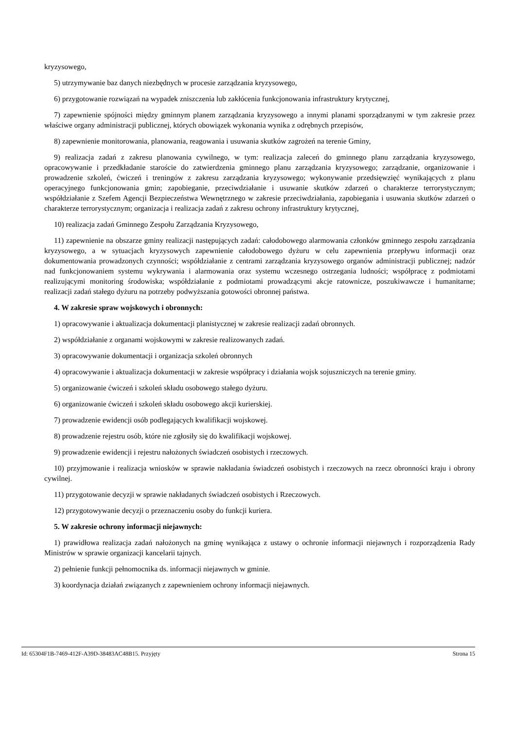kryzysowego,
5) utrzymywanie baz danych niezbędnych w procesie zarządzania kryzysowego,
6) przygotowanie rozwiązań na wypadek zniszczenia lub zakłócenia funkcjonowania infrastruktury krytycznej,
7) zapewnienie spójności między gminnym planem zarządzania kryzysowego a innymi planami sporządzanymi w tym zakresie przez właściwe organy administracji publicznej, których obowiązek wykonania wynika z odrębnych przepisów,
8) zapewnienie monitorowania, planowania, reagowania i usuwania skutków zagrożeń na terenie Gminy,
9) realizacja zadań z zakresu planowania cywilnego, w tym: realizacja zaleceń do gminnego planu zarządzania kryzysowego, opracowywanie i przedkładanie staroście do zatwierdzenia gminnego planu zarządzania kryzysowego; zarządzanie, organizowanie i prowadzenie szkoleń, ćwiczeń i treningów z zakresu zarządzania kryzysowego; wykonywanie przedsięwzięć wynikających z planu operacyjnego funkcjonowania gmin; zapobieganie, przeciwdziałanie i usuwanie skutków zdarzeń o charakterze terrorystycznym; współdziałanie z Szefem Agencji Bezpieczeństwa Wewnętrznego w zakresie przeciwdziałania, zapobiegania i usuwania skutków zdarzeń o charakterze terrorystycznym; organizacja i realizacja zadań z zakresu ochrony infrastruktury krytycznej,
10) realizacja zadań Gminnego Zespołu Zarządzania Kryzysowego,
11) zapewnienie na obszarze gminy realizacji następujących zadań: całodobowego alarmowania członków gminnego zespołu zarządzania kryzysowego, a w sytuacjach kryzysowych zapewnienie całodobowego dyżuru w celu zapewnienia przepływu informacji oraz dokumentowania prowadzonych czynności; współdziałanie z centrami zarządzania kryzysowego organów administracji publicznej; nadzór nad funkcjonowaniem systemu wykrywania i alarmowania oraz systemu wczesnego ostrzegania ludności; współpracę z podmiotami realizującymi monitoring środowiska; współdziałanie z podmiotami prowadzącymi akcje ratownicze, poszukiwawcze i humanitarne; realizacji zadań stałego dyżuru na potrzeby podwyższania gotowości obronnej państwa.
4. W zakresie spraw wojskowych i obronnych:
1) opracowywanie i aktualizacja dokumentacji planistycznej w zakresie realizacji zadań obronnych.
2) współdziałanie z organami wojskowymi w zakresie realizowanych zadań.
3) opracowywanie dokumentacji i organizacja szkoleń obronnych
4) opracowywanie i aktualizacja dokumentacji w zakresie współpracy i działania wojsk sojuszniczych na terenie gminy.
5) organizowanie ćwiczeń i szkoleń składu osobowego stałego dyżuru.
6) organizowanie ćwiczeń i szkoleń składu osobowego akcji kurierskiej.
7) prowadzenie ewidencji osób podlegających kwalifikacji wojskowej.
8) prowadzenie rejestru osób, które nie zgłosiły się do kwalifikacji wojskowej.
9) prowadzenie ewidencji i rejestru nałożonych świadczeń osobistych i rzeczowych.
10) przyjmowanie i realizacja wniosków w sprawie nakładania świadczeń osobistych i rzeczowych na rzecz obronności kraju i obrony cywilnej.
11) przygotowanie decyzji w sprawie nakładanych świadczeń osobistych i Rzeczowych.
12) przygotowywanie decyzji o przeznaczeniu osoby do funkcji kuriera.
5. W zakresie ochrony informacji niejawnych:
1) prawidłowa realizacja zadań nałożonych na gminę wynikająca z ustawy o ochronie informacji niejawnych i rozporządzenia Rady Ministrów w sprawie organizacji kancelarii tajnych.
2) pełnienie funkcji pełnomocnika ds. informacji niejawnych w gminie.
3) koordynacja działań związanych z zapewnieniem ochrony informacji niejawnych.
Id: 65304F1B-7469-412F-A39D-38483AC48B15. Przyjęty Strona 15